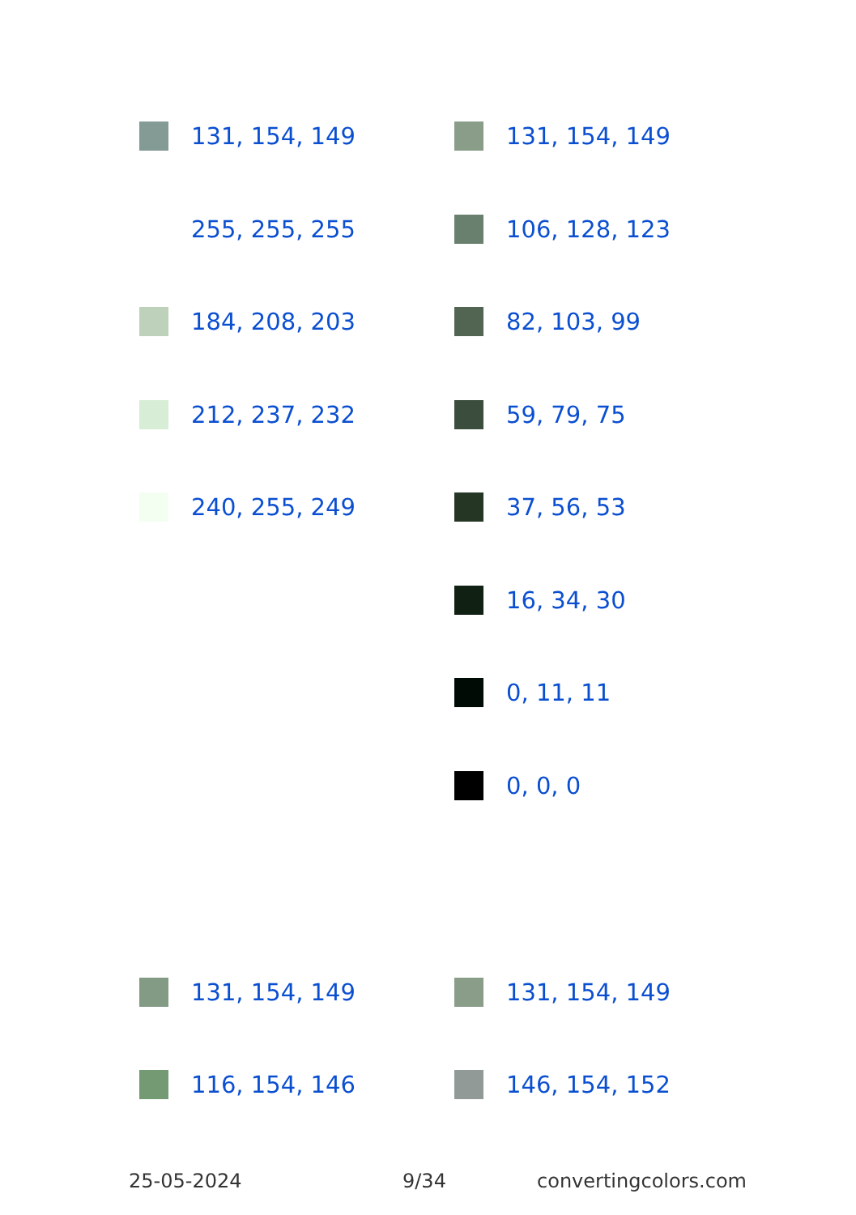131, 154, 149 131, 154, 149
255, 255, 255 106, 128, 123
184, 208, 203 82, 103, 99
212, 237, 232 59, 79, 75
240, 255, 249 37, 56, 53
16, 34, 30
0, 11, 11
0, 0, 0
131, 154, 149 131, 154, 149
116, 154, 146 146, 154, 152
25-05-2024 9/34 convertingcolors.com